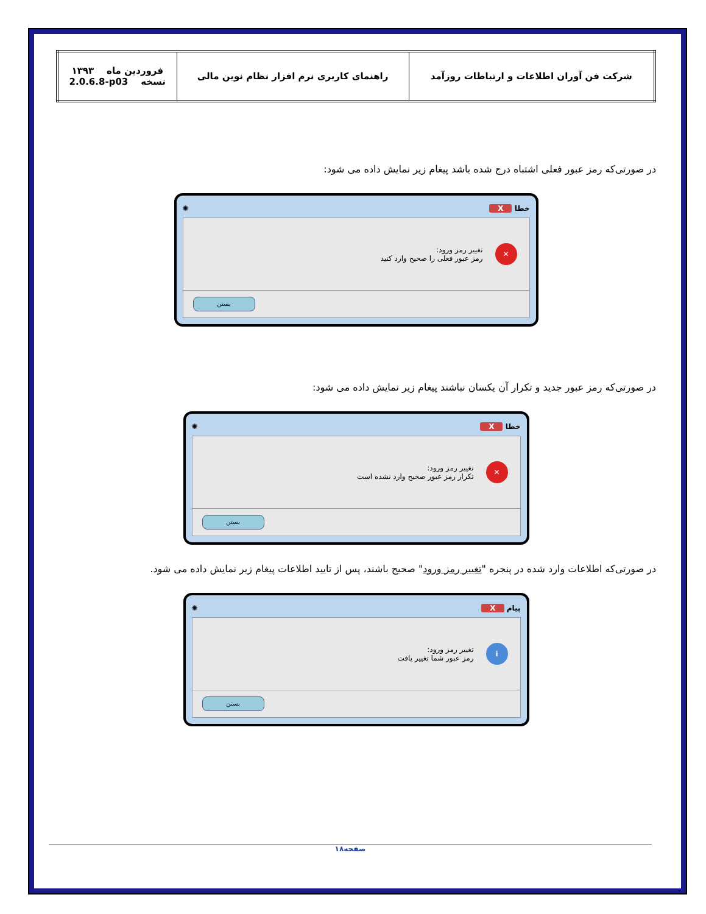| شرکت فن آوران اطلاعات و ارتباطات روزآمد | راهنمای کاربری نرم افزار نظام نوین مالی | فروردین ماه ۱۳۹۳ نسخه 2.0.6.8-p03 |
در صورتی‌که رمز عبور فعلی اشتباه درج شده باشد پیغام زیر نمایش داده می شود:
خطا X ✺
✕
تغییر رمز ورود:
رمز عبور فعلی را صحیح وارد کنید
بستن
در صورتی‌که رمز عبور جدید و تکرار آن یکسان نباشند پیغام زیر نمایش داده می شود:
خطا X ✺
✕
تغییر رمز ورود:
تکرار رمز عبور صحیح وارد نشده است
بستن
در صورتی‌که اطلاعات وارد شده در پنجره "تغییر رمز ورود" صحیح باشند، پس از تایید اطلاعات پیغام زیر نمایش داده می شود.
پیام X ✺
i
تغییر رمز ورود:
رمز عبور شما تغییر یافت
بستن
صفحه۱۸